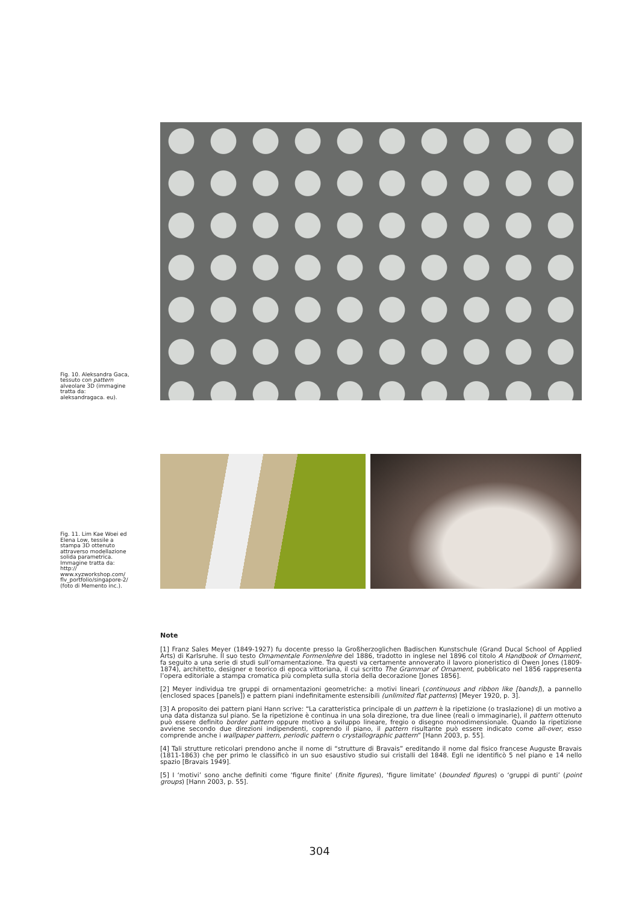Fig. 10. Aleksandra Gaca, tessuto con pattern alveolare 3D (immagine tratta da: aleksandragaca. eu).
Fig. 11. Lim Kae Woei ed Elena Low, tessile a stampa 3D ottenuto attraverso modellazione solida parametrica. Immagine tratta da: http:// www.xyzworkshop.com/ flv_portfolio/singapore-2/ (foto di Memento inc.).
Note
[1] Franz Sales Meyer (1849-1927) fu docente presso la Großherzoglichen Badischen Kunstschule (Grand Ducal School of Applied Arts) di Karlsruhe. Il suo testo Ornamentale Formenlehre del 1886, tradotto in inglese nel 1896 col titolo A Handbook of Ornament, fa seguito a una serie di studi sull’ornamentazione. Tra questi va certamente annoverato il lavoro pioneristico di Owen Jones (1809-1874), architetto, designer e teorico di epoca vittoriana, il cui scritto The Grammar of Ornament, pubblicato nel 1856 rappresenta l’opera editoriale a stampa cromatica più completa sulla storia della decorazione [Jones 1856].
[2] Meyer individua tre gruppi di ornamentazioni geometriche: a motivi lineari (continuous and ribbon like [bands]), a pannello (enclosed spaces [panels]) e pattern piani indefinitamente estensibili (unlimited flat patterns) [Meyer 1920, p. 3].
[3] A proposito dei pattern piani Hann scrive: “La caratteristica principale di un pattern è la ripetizione (o traslazione) di un motivo a una data distanza sul piano. Se la ripetizione è continua in una sola direzione, tra due linee (reali o immaginarie), il pattern ottenuto può essere definito border pattern oppure motivo a sviluppo lineare, fregio o disegno monodimensionale. Quando la ripetizione avviene secondo due direzioni indipendenti, coprendo il piano, il pattern risultante può essere indicato come all-over, esso comprende anche i wallpaper pattern, periodic pattern o crystallographic pattern” [Hann 2003, p. 55].
[4] Tali strutture reticolari prendono anche il nome di “strutture di Bravais” ereditando il nome dal fisico francese Auguste Bravais (1811-1863) che per primo le classificò in un suo esaustivo studio sui cristalli del 1848. Egli ne identificò 5 nel piano e 14 nello spazio [Bravais 1949].
[5] I ‘motivi’ sono anche definiti come ‘figure finite’ (finite figures), ‘figure limitate’ (bounded figures) o ‘gruppi di punti’ (point groups) [Hann 2003, p. 55].
304